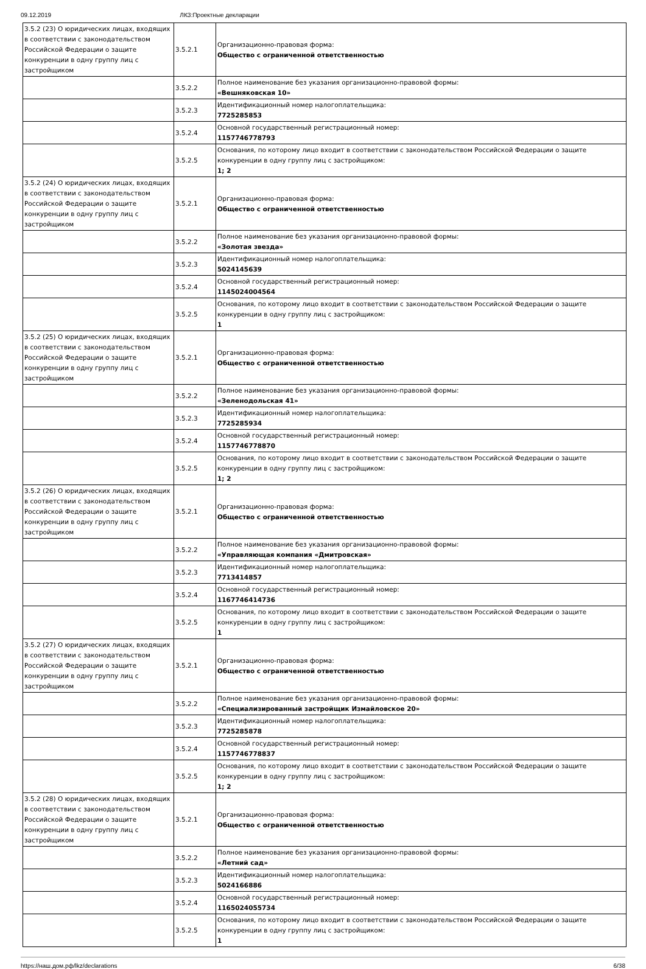09.12.2019 ЛКЗ:Проектные декларации
| 3.5.2 (23) О юридических лицах, входящих в соответствии с законодательством Российской Федерации о защите конкуренции в одну группу лиц с застройщиком | 3.5.2.1 | Организационно-правовая форма: Общество с ограниченной ответственностью |
| | 3.5.2.2 | Полное наименование без указания организационно-правовой формы: «Вешняковская 10» |
| | 3.5.2.3 | Идентификационный номер налогоплательщика: 7725285853 |
| | 3.5.2.4 | Основной государственный регистрационный номер: 1157746778793 |
| | 3.5.2.5 | Основания, по которому лицо входит в соответствии с законодательством Российской Федерации о защите конкуренции в одну группу лиц с застройщиком: 1; 2 |
| 3.5.2 (24) О юридических лицах, входящих в соответствии с законодательством Российской Федерации о защите конкуренции в одну группу лиц с застройщиком | 3.5.2.1 | Организационно-правовая форма: Общество с ограниченной ответственностью |
| | 3.5.2.2 | Полное наименование без указания организационно-правовой формы: «Золотая звезда» |
| | 3.5.2.3 | Идентификационный номер налогоплательщика: 5024145639 |
| | 3.5.2.4 | Основной государственный регистрационный номер: 1145024004564 |
| | 3.5.2.5 | Основания, по которому лицо входит в соответствии с законодательством Российской Федерации о защите конкуренции в одну группу лиц с застройщиком: 1 |
| 3.5.2 (25) О юридических лицах, входящих в соответствии с законодательством Российской Федерации о защите конкуренции в одну группу лиц с застройщиком | 3.5.2.1 | Организационно-правовая форма: Общество с ограниченной ответственностью |
| | 3.5.2.2 | Полное наименование без указания организационно-правовой формы: «Зеленодольская 41» |
| | 3.5.2.3 | Идентификационный номер налогоплательщика: 7725285934 |
| | 3.5.2.4 | Основной государственный регистрационный номер: 1157746778870 |
| | 3.5.2.5 | Основания, по которому лицо входит в соответствии с законодательством Российской Федерации о защите конкуренции в одну группу лиц с застройщиком: 1; 2 |
| 3.5.2 (26) О юридических лицах, входящих в соответствии с законодательством Российской Федерации о защите конкуренции в одну группу лиц с застройщиком | 3.5.2.1 | Организационно-правовая форма: Общество с ограниченной ответственностью |
| | 3.5.2.2 | Полное наименование без указания организационно-правовой формы: «Управляющая компания «Дмитровская» |
| | 3.5.2.3 | Идентификационный номер налогоплательщика: 7713414857 |
| | 3.5.2.4 | Основной государственный регистрационный номер: 1167746414736 |
| | 3.5.2.5 | Основания, по которому лицо входит в соответствии с законодательством Российской Федерации о защите конкуренции в одну группу лиц с застройщиком: 1 |
| 3.5.2 (27) О юридических лицах, входящих в соответствии с законодательством Российской Федерации о защите конкуренции в одну группу лиц с застройщиком | 3.5.2.1 | Организационно-правовая форма: Общество с ограниченной ответственностью |
| | 3.5.2.2 | Полное наименование без указания организационно-правовой формы: «Специализированный застройщик Измайловское 20» |
| | 3.5.2.3 | Идентификационный номер налогоплательщика: 7725285878 |
| | 3.5.2.4 | Основной государственный регистрационный номер: 1157746778837 |
| | 3.5.2.5 | Основания, по которому лицо входит в соответствии с законодательством Российской Федерации о защите конкуренции в одну группу лиц с застройщиком: 1; 2 |
| 3.5.2 (28) О юридических лицах, входящих в соответствии с законодательством Российской Федерации о защите конкуренции в одну группу лиц с застройщиком | 3.5.2.1 | Организационно-правовая форма: Общество с ограниченной ответственностью |
| | 3.5.2.2 | Полное наименование без указания организационно-правовой формы: «Летний сад» |
| | 3.5.2.3 | Идентификационный номер налогоплательщика: 5024166886 |
| | 3.5.2.4 | Основной государственный регистрационный номер: 1165024055734 |
| | 3.5.2.5 | Основания, по которому лицо входит в соответствии с законодательством Российской Федерации о защите конкуренции в одну группу лиц с застройщиком: 1 |
https://наш.дом.рф/lkz/declarations 6/38